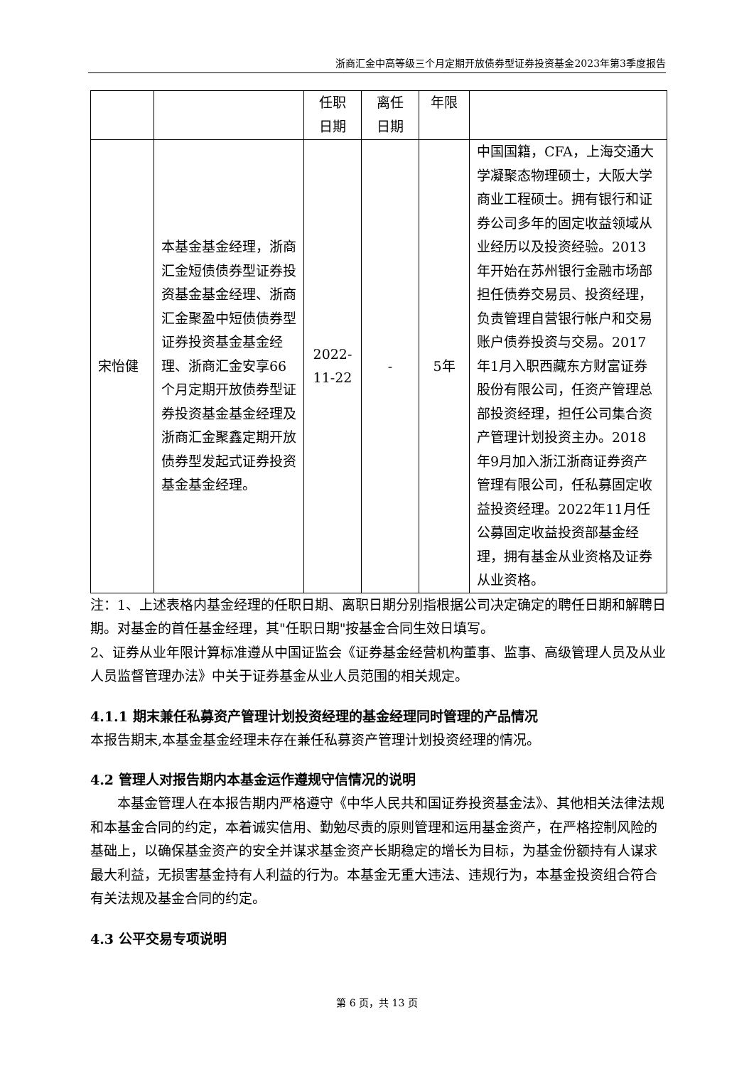浙商汇金中高等级三个月定期开放债券型证券投资基金2023年第3季度报告
| | | 任职 日期 | 离任 日期 | 年限 | |
| 宋怡健 | 本基金基金经理，浙商汇金短债债券型证券投资基金基金经理、浙商汇金聚盈中短债债券型证券投资基金基金经理、浙商汇金安享66个月定期开放债券型证券投资基金基金经理及浙商汇金聚鑫定期开放债券型发起式证券投资基金基金经理。 | 2022-11-22 | - | 5年 | 中国国籍，CFA，上海交通大学凝聚态物理硕士，大阪大学商业工程硕士。拥有银行和证券公司多年的固定收益领域从业经历以及投资经验。2013年开始在苏州银行金融市场部担任债券交易员、投资经理，负责管理自营银行帐户和交易账户债券投资与交易。2017年1月入职西藏东方财富证券股份有限公司，任资产管理总部投资经理，担任公司集合资产管理计划投资主办。2018年9月加入浙江浙商证券资产管理有限公司，任私募固定收益投资经理。2022年11月任公募固定收益投资部基金经理，拥有基金从业资格及证券从业资格。 |
注：1、上述表格内基金经理的任职日期、离职日期分别指根据公司决定确定的聘任日期和解聘日期。对基金的首任基金经理，其"任职日期"按基金合同生效日填写。
2、证券从业年限计算标准遵从中国证监会《证券基金经营机构董事、监事、高级管理人员及从业人员监督管理办法》中关于证券基金从业人员范围的相关规定。
4.1.1 期末兼任私募资产管理计划投资经理的基金经理同时管理的产品情况
本报告期末,本基金基金经理未存在兼任私募资产管理计划投资经理的情况。
4.2 管理人对报告期内本基金运作遵规守信情况的说明
本基金管理人在本报告期内严格遵守《中华人民共和国证券投资基金法》、其他相关法律法规和本基金合同的约定，本着诚实信用、勤勉尽责的原则管理和运用基金资产，在严格控制风险的基础上，以确保基金资产的安全并谋求基金资产长期稳定的增长为目标，为基金份额持有人谋求最大利益，无损害基金持有人利益的行为。本基金无重大违法、违规行为，本基金投资组合符合有关法规及基金合同的约定。
4.3 公平交易专项说明
第 6 页，共 13 页